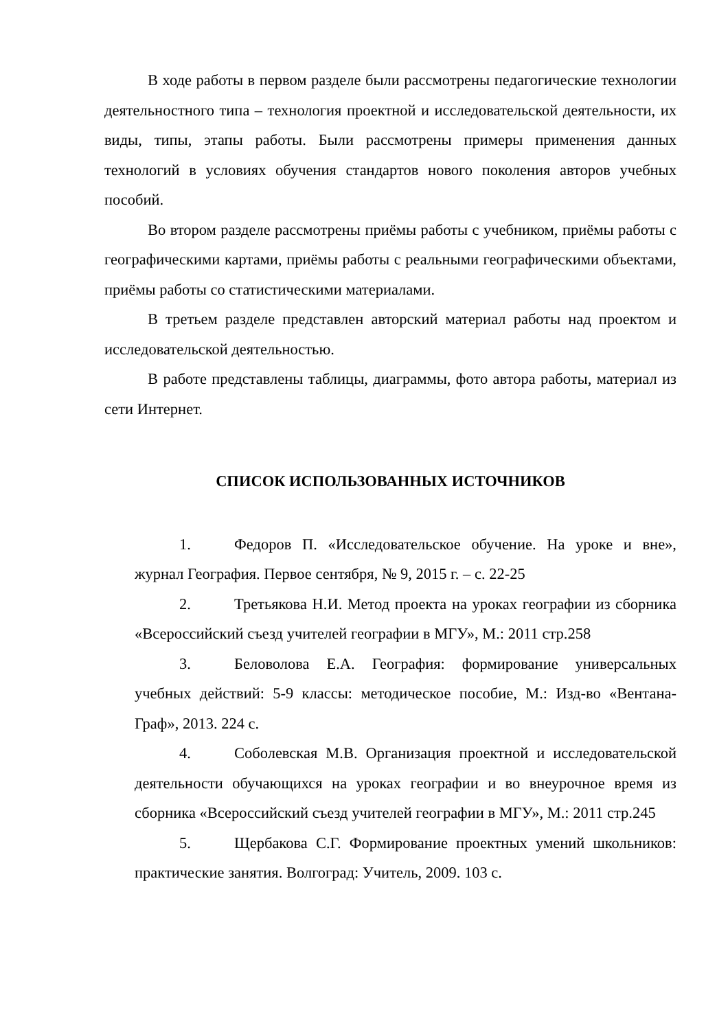В ходе работы в первом разделе были рассмотрены педагогические технологии деятельностного типа – технология проектной и исследовательской деятельности, их виды, типы, этапы работы. Были рассмотрены примеры применения данных технологий в условиях обучения стандартов нового поколения авторов учебных пособий.
Во втором разделе рассмотрены приёмы работы с учебником, приёмы работы с географическими картами, приёмы работы с реальными географическими объектами, приёмы работы со статистическими материалами.
В третьем разделе представлен авторский материал работы над проектом и исследовательской деятельностью.
В работе представлены таблицы, диаграммы, фото автора работы, материал из сети Интернет.
СПИСОК ИСПОЛЬЗОВАННЫХ ИСТОЧНИКОВ
1. Федоров П. «Исследовательское обучение. На уроке и вне», журнал География. Первое сентября, № 9, 2015 г. – с. 22-25
2. Третьякова Н.И. Метод проекта на уроках географии из сборника «Всероссийский съезд учителей географии в МГУ», М.: 2011 стр.258
3. Беловолова Е.А. География: формирование универсальных учебных действий: 5-9 классы: методическое пособие, М.: Изд-во «Вентана-Граф», 2013. 224 с.
4. Соболевская М.В. Организация проектной и исследовательской деятельности обучающихся на уроках географии и во внеурочное время из сборника «Всероссийский съезд учителей географии в МГУ», М.: 2011 стр.245
5. Щербакова С.Г. Формирование проектных умений школьников: практические занятия. Волгоград: Учитель, 2009. 103 с.